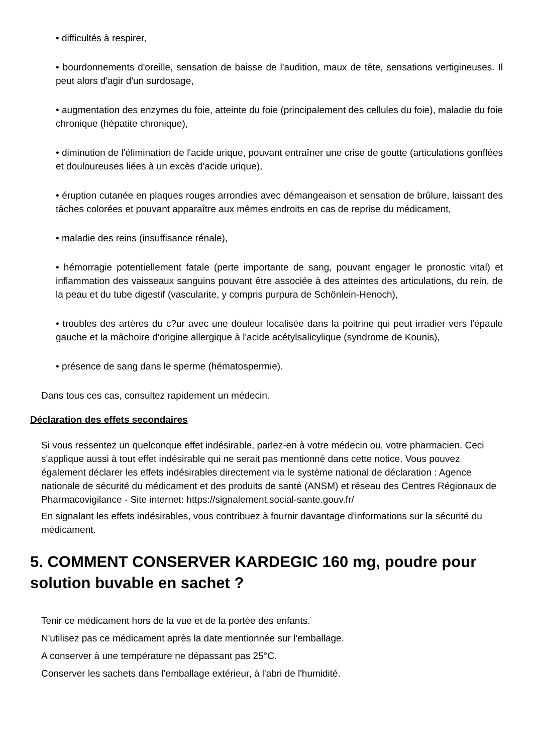• difficultés à respirer,
• bourdonnements d'oreille, sensation de baisse de l'audition, maux de tête, sensations vertigineuses. Il peut alors d'agir d'un surdosage,
• augmentation des enzymes du foie, atteinte du foie (principalement des cellules du foie), maladie du foie chronique (hépatite chronique),
• diminution de l'élimination de l'acide urique, pouvant entraîner une crise de goutte (articulations gonflées et douloureuses liées à un excès d'acide urique),
• éruption cutanée en plaques rouges arrondies avec démangeaison et sensation de brûlure, laissant des tâches colorées et pouvant apparaître aux mêmes endroits en cas de reprise du médicament,
• maladie des reins (insuffisance rénale),
• hémorragie potentiellement fatale (perte importante de sang, pouvant engager le pronostic vital) et inflammation des vaisseaux sanguins pouvant être associée à des atteintes des articulations, du rein, de la peau et du tube digestif (vascularite, y compris purpura de Schönlein-Henoch),
• troubles des artères du c?ur avec une douleur localisée dans la poitrine qui peut irradier vers l'épaule gauche et la mâchoire d'origine allergique à l'acide acétylsalicylique (syndrome de Kounis),
• présence de sang dans le sperme (hématospermie).
Dans tous ces cas, consultez rapidement un médecin.
Déclaration des effets secondaires
Si vous ressentez un quelconque effet indésirable, parlez-en à votre médecin ou, votre pharmacien. Ceci s'applique aussi à tout effet indésirable qui ne serait pas mentionné dans cette notice. Vous pouvez également déclarer les effets indésirables directement via le système national de déclaration : Agence nationale de sécurité du médicament et des produits de santé (ANSM) et réseau des Centres Régionaux de Pharmacovigilance - Site internet: https://signalement.social-sante.gouv.fr/
En signalant les effets indésirables, vous contribuez à fournir davantage d'informations sur la sécurité du médicament.
5. COMMENT CONSERVER KARDEGIC 160 mg, poudre pour solution buvable en sachet ?
Tenir ce médicament hors de la vue et de la portée des enfants.
N'utilisez pas ce médicament après la date mentionnée sur l'emballage.
A conserver à une température ne dépassant pas 25°C.
Conserver les sachets dans l'emballage extérieur, à l'abri de l'humidité.